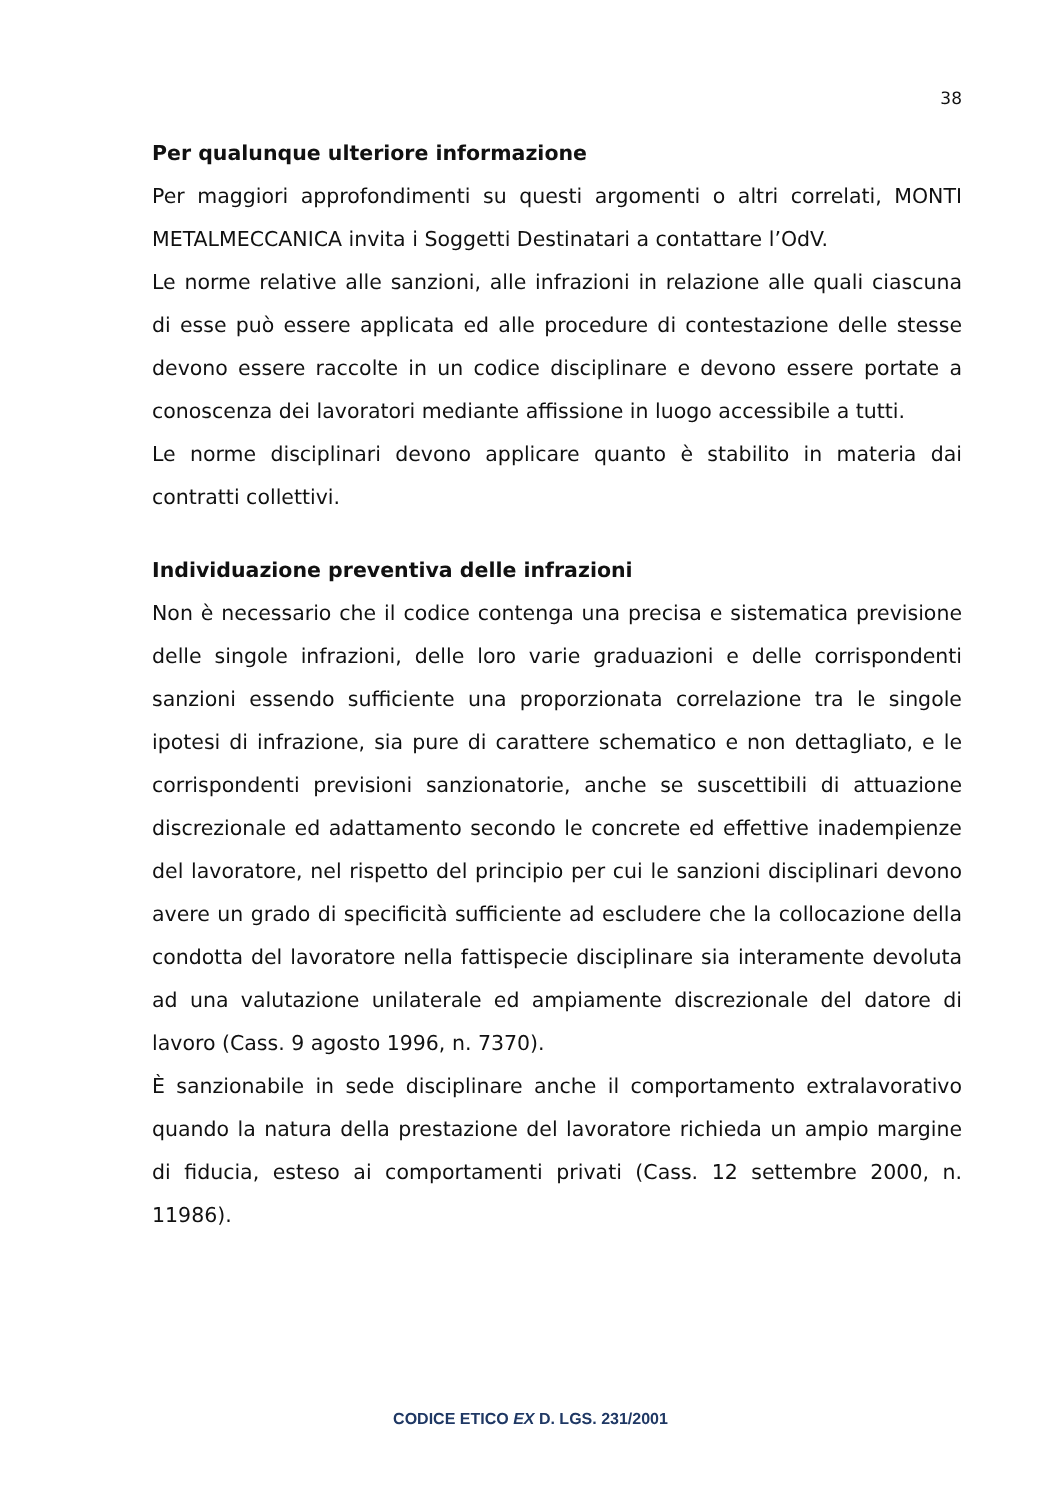38
Per qualunque ulteriore informazione
Per maggiori approfondimenti su questi argomenti o altri correlati, MONTI METALMECCANICA invita i Soggetti Destinatari a contattare l’OdV.
Le norme relative alle sanzioni, alle infrazioni in relazione alle quali ciascuna di esse può essere applicata ed alle procedure di contestazione delle stesse devono essere raccolte in un codice disciplinare e devono essere portate a conoscenza dei lavoratori mediante affissione in luogo accessibile a tutti.
Le norme disciplinari devono applicare quanto è stabilito in materia dai contratti collettivi.
Individuazione preventiva delle infrazioni
Non è necessario che il codice contenga una precisa e sistematica previsione delle singole infrazioni, delle loro varie graduazioni e delle corrispondenti sanzioni essendo sufficiente una proporzionata correlazione tra le singole ipotesi di infrazione, sia pure di carattere schematico e non dettagliato, e le corrispondenti previsioni sanzionatorie, anche se suscettibili di attuazione discrezionale ed adattamento secondo le concrete ed effettive inadempienze del lavoratore, nel rispetto del principio per cui le sanzioni disciplinari devono avere un grado di specificità sufficiente ad escludere che la collocazione della condotta del lavoratore nella fattispecie disciplinare sia interamente devoluta ad una valutazione unilaterale ed ampiamente discrezionale del datore di lavoro (Cass. 9 agosto 1996, n. 7370).
È sanzionabile in sede disciplinare anche il comportamento extralavorativo quando la natura della prestazione del lavoratore richieda un ampio margine di fiducia, esteso ai comportamenti privati (Cass. 12 settembre 2000, n. 11986).
CODICE ETICO EX D. LGS. 231/2001